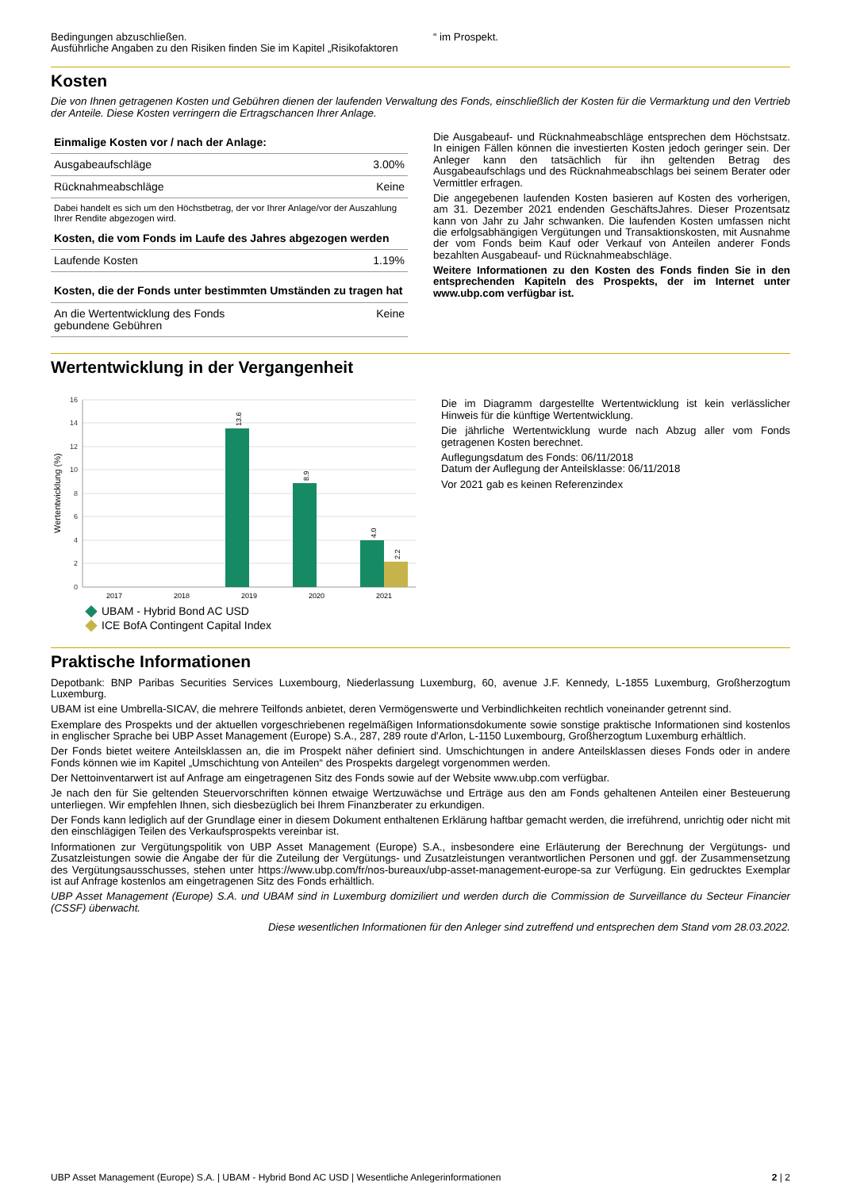Bedingungen abzuschließen.
Ausführliche Angaben zu den Risiken finden Sie im Kapitel „Risikofaktoren
“ im Prospekt.
Kosten
Die von Ihnen getragenen Kosten und Gebühren dienen der laufenden Verwaltung des Fonds, einschließlich der Kosten für die Vermarktung und den Vertrieb der Anteile. Diese Kosten verringern die Ertragschancen Ihrer Anlage.
| Einmalige Kosten vor / nach der Anlage: | |
| --- | --- |
| Ausgabeaufschläge | 3.00% |
| Rücknahmeabschläge | Keine |
| Dabei handelt es sich um den Höchstbetrag, der vor Ihrer Anlage/vor der Auszahlung Ihrer Rendite abgezogen wird. | |
| Kosten, die vom Fonds im Laufe des Jahres abgezogen werden | |
| Laufende Kosten | 1.19% |
| Kosten, die der Fonds unter bestimmten Umständen zu tragen hat | |
| An die Wertentwicklung des Fonds gebundene Gebühren | Keine |
Die Ausgabeauf- und Rücknahmeabschläge entsprechen dem Höchstsatz. In einigen Fällen können die investierten Kosten jedoch geringer sein. Der Anleger kann den tatsächlich für ihn geltenden Betrag des Ausgabeaufschlags und des Rücknahmeabschlags bei seinem Berater oder Vermittler erfragen.
Die angegebenen laufenden Kosten basieren auf Kosten des vorherigen, am 31. Dezember 2021 endenden GeschäftsJahres. Dieser Prozentsatz kann von Jahr zu Jahr schwanken. Die laufenden Kosten umfassen nicht die erfolgsabhängigen Vergütungen und Transaktionskosten, mit Ausnahme der vom Fonds beim Kauf oder Verkauf von Anteilen anderer Fonds bezahlten Ausgabeauf- und Rücknahmeabschläge.
Weitere Informationen zu den Kosten des Fonds finden Sie in den entsprechenden Kapiteln des Prospekts, der im Internet unter www.ubp.com verfügbar ist.
Wertentwicklung in der Vergangenheit
Wertentwicklung (%)
0
2
4
6
8
10
12
14
16
13.6
8.9
4.0
2.2
2017
2018
2019
2020
2021
UBAM - Hybrid Bond AC USD
ICE BofA Contingent Capital Index
Die im Diagramm dargestellte Wertentwicklung ist kein verlässlicher Hinweis für die künftige Wertentwicklung.
Die jährliche Wertentwicklung wurde nach Abzug aller vom Fonds getragenen Kosten berechnet.
Auflegungsdatum des Fonds: 06/11/2018
Datum der Auflegung der Anteilsklasse: 06/11/2018
Vor 2021 gab es keinen Referenzindex
Praktische Informationen
Depotbank: BNP Paribas Securities Services Luxembourg, Niederlassung Luxemburg, 60, avenue J.F. Kennedy, L-1855 Luxemburg, Großherzogtum Luxemburg.
UBAM ist eine Umbrella-SICAV, die mehrere Teilfonds anbietet, deren Vermögenswerte und Verbindlichkeiten rechtlich voneinander getrennt sind.
Exemplare des Prospekts und der aktuellen vorgeschriebenen regelmäßigen Informationsdokumente sowie sonstige praktische Informationen sind kostenlos in englischer Sprache bei UBP Asset Management (Europe) S.A., 287, 289 route d'Arlon, L-1150 Luxembourg, Großherzogtum Luxemburg erhältlich.
Der Fonds bietet weitere Anteilsklassen an, die im Prospekt näher definiert sind. Umschichtungen in andere Anteilsklassen dieses Fonds oder in andere Fonds können wie im Kapitel „Umschichtung von Anteilen“ des Prospekts dargelegt vorgenommen werden.
Der Nettoinventarwert ist auf Anfrage am eingetragenen Sitz des Fonds sowie auf der Website www.ubp.com verfügbar.
Je nach den für Sie geltenden Steuervorschriften können etwaige Wertzuwächse und Erträge aus den am Fonds gehaltenen Anteilen einer Besteuerung unterliegen. Wir empfehlen Ihnen, sich diesbezüglich bei Ihrem Finanzberater zu erkundigen.
Der Fonds kann lediglich auf der Grundlage einer in diesem Dokument enthaltenen Erklärung haftbar gemacht werden, die irreführend, unrichtig oder nicht mit den einschlägigen Teilen des Verkaufsprospekts vereinbar ist.
Informationen zur Vergütungspolitik von UBP Asset Management (Europe) S.A., insbesondere eine Erläuterung der Berechnung der Vergütungs- und Zusatzleistungen sowie die Angabe der für die Zuteilung der Vergütungs- und Zusatzleistungen verantwortlichen Personen und ggf. der Zusammensetzung des Vergütungsausschusses, stehen unter https://www.ubp.com/fr/nos-bureaux/ubp-asset-management-europe-sa zur Verfügung. Ein gedrucktes Exemplar ist auf Anfrage kostenlos am eingetragenen Sitz des Fonds erhältlich.
UBP Asset Management (Europe) S.A. und UBAM sind in Luxemburg domiziliert und werden durch die Commission de Surveillance du Secteur Financier (CSSF) überwacht.
Diese wesentlichen Informationen für den Anleger sind zutreffend und entsprechen dem Stand vom 28.03.2022.
UBP Asset Management (Europe) S.A. | UBAM - Hybrid Bond AC USD | Wesentliche Anlegerinformationen 2 | 2